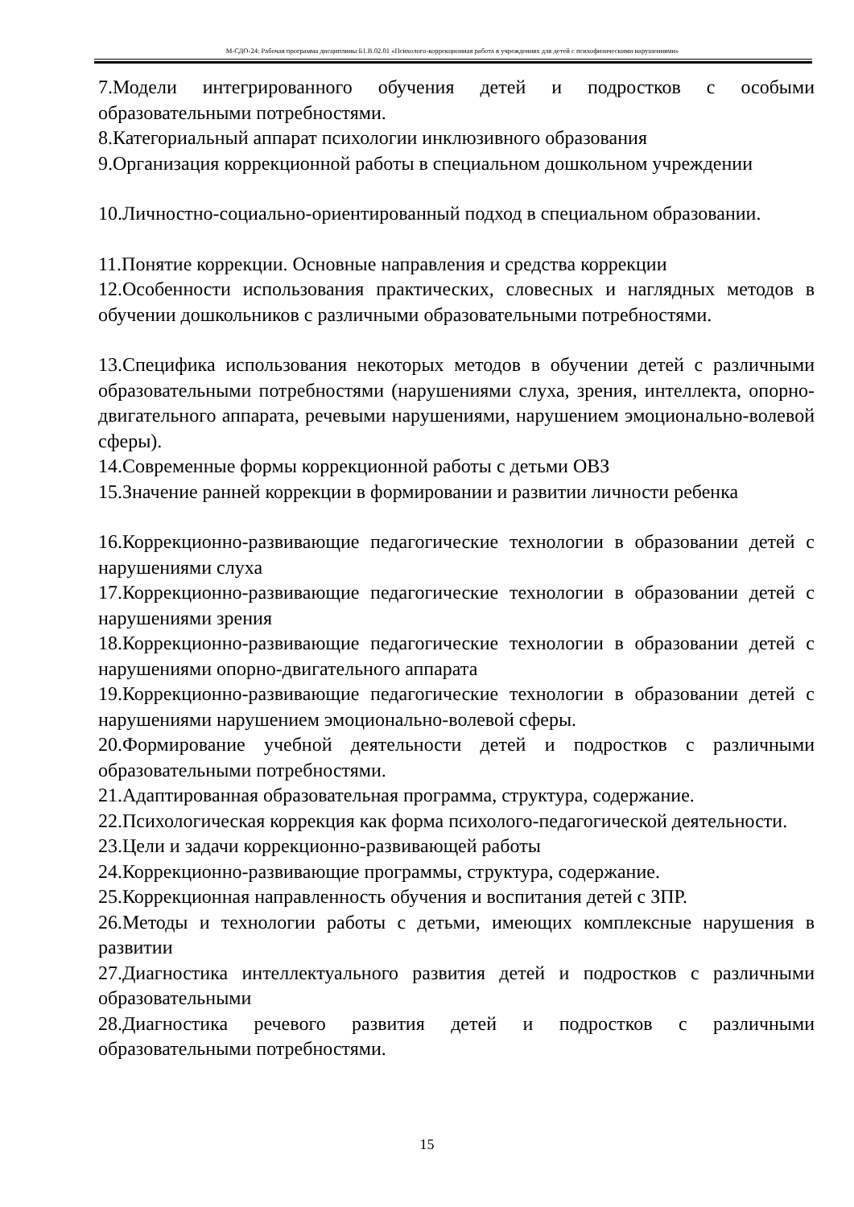М-СДО-24: Рабочая программа дисциплины Б1.В.02.01 «Психолого-коррекционная работа в учреждениях для детей с психофизическими нарушениями»
7.Модели интегрированного обучения детей и подростков с особыми образовательными потребностями.
8.Категориальный аппарат психологии инклюзивного образования
9.Организация коррекционной работы в специальном дошкольном учреждении
10.Личностно-социально-ориентированный подход в специальном образовании.
11.Понятие коррекции. Основные направления и средства коррекции
12.Особенности использования практических, словесных и наглядных методов в обучении дошкольников с различными образовательными потребностями.
13.Специфика использования некоторых методов в обучении детей с различными образовательными потребностями (нарушениями слуха, зрения, интеллекта, опорно-двигательного аппарата, речевыми нарушениями, нарушением эмоционально-волевой сферы).
14.Современные формы коррекционной работы с детьми ОВЗ
15.Значение ранней коррекции в формировании и развитии личности ребенка
16.Коррекционно-развивающие педагогические технологии в образовании детей с нарушениями слуха
17.Коррекционно-развивающие педагогические технологии в образовании детей с нарушениями зрения
18.Коррекционно-развивающие педагогические технологии в образовании детей с нарушениями опорно-двигательного аппарата
19.Коррекционно-развивающие педагогические технологии в образовании детей с нарушениями нарушением эмоционально-волевой сферы.
20.Формирование учебной деятельности детей и подростков с различными образовательными потребностями.
21.Адаптированная образовательная программа, структура, содержание.
22.Психологическая коррекция как форма психолого-педагогической деятельности.
23.Цели и задачи коррекционно-развивающей работы
24.Коррекционно-развивающие программы, структура, содержание.
25.Коррекционная направленность обучения и воспитания детей с ЗПР.
26.Методы и технологии работы с детьми, имеющих комплексные нарушения в развитии
27.Диагностика интеллектуального развития детей и подростков с различными образовательными
28.Диагностика речевого развития детей и подростков с различными образовательными потребностями.
15